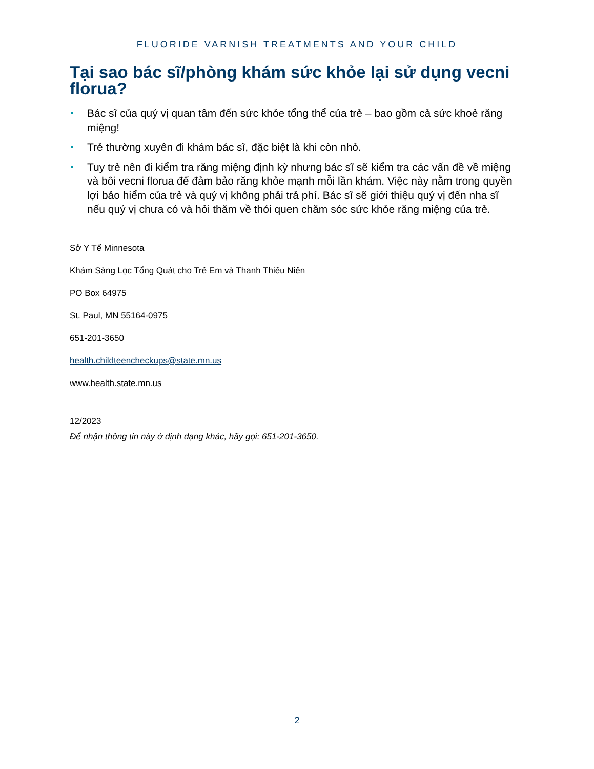FLUORIDE VARNISH TREATMENTS AND YOUR CHILD
Tại sao bác sĩ/phòng khám sức khỏe lại sử dụng vecni florua?
Bác sĩ của quý vị quan tâm đến sức khỏe tổng thể của trẻ – bao gồm cả sức khoẻ răng miệng!
Trẻ thường xuyên đi khám bác sĩ, đặc biệt là khi còn nhỏ.
Tuy trẻ nên đi kiểm tra răng miệng định kỳ nhưng bác sĩ sẽ kiểm tra các vấn đề về miệng và bôi vecni florua để đảm bảo răng khỏe mạnh mỗi lần khám. Việc này nằm trong quyền lợi bảo hiểm của trẻ và quý vị không phải trả phí. Bác sĩ sẽ giới thiệu quý vị đến nha sĩ nếu quý vị chưa có và hỏi thăm về thói quen chăm sóc sức khỏe răng miệng của trẻ.
Sở Y Tế Minnesota
Khám Sàng Lọc Tổng Quát cho Trẻ Em và Thanh Thiếu Niên
PO Box 64975
St. Paul, MN 55164-0975
651-201-3650
health.childteencheckups@state.mn.us
www.health.state.mn.us
12/2023
Để nhận thông tin này ở định dạng khác, hãy gọi: 651-201-3650.
2